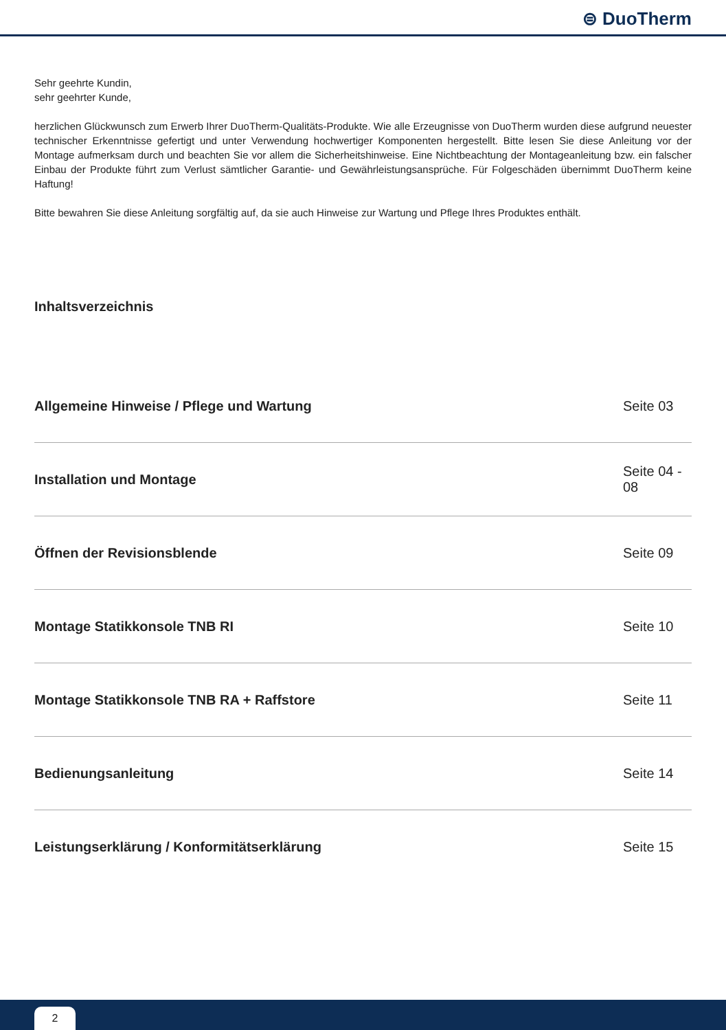⊜ DuoTherm
Sehr geehrte Kundin,
sehr geehrter Kunde,
herzlichen Glückwunsch zum Erwerb Ihrer DuoTherm-Qualitäts-Produkte. Wie alle Erzeugnisse von DuoTherm wurden diese aufgrund neuester technischer Erkenntnisse gefertigt und unter Verwendung hochwertiger Komponenten hergestellt. Bitte lesen Sie diese Anleitung vor der Montage aufmerksam durch und beachten Sie vor allem die Sicherheitshinweise. Eine Nichtbeachtung der Montageanleitung bzw. ein falscher Einbau der Produkte führt zum Verlust sämtlicher Garantie- und Gewährleistungsansprüche. Für Folgeschäden übernimmt DuoTherm keine Haftung!
Bitte bewahren Sie diese Anleitung sorgfältig auf, da sie auch Hinweise zur Wartung und Pflege Ihres Produktes enthält.
Inhaltsverzeichnis
Allgemeine Hinweise / Pflege und Wartung Seite 03
Installation und Montage Seite 04 - 08
Öffnen der Revisionsblende Seite 09
Montage Statikkonsole TNB RI Seite 10
Montage Statikkonsole TNB RA + Raffstore Seite 11
Bedienungsanleitung Seite 14
Leistungserklärung / Konformitätserklärung Seite 15
2